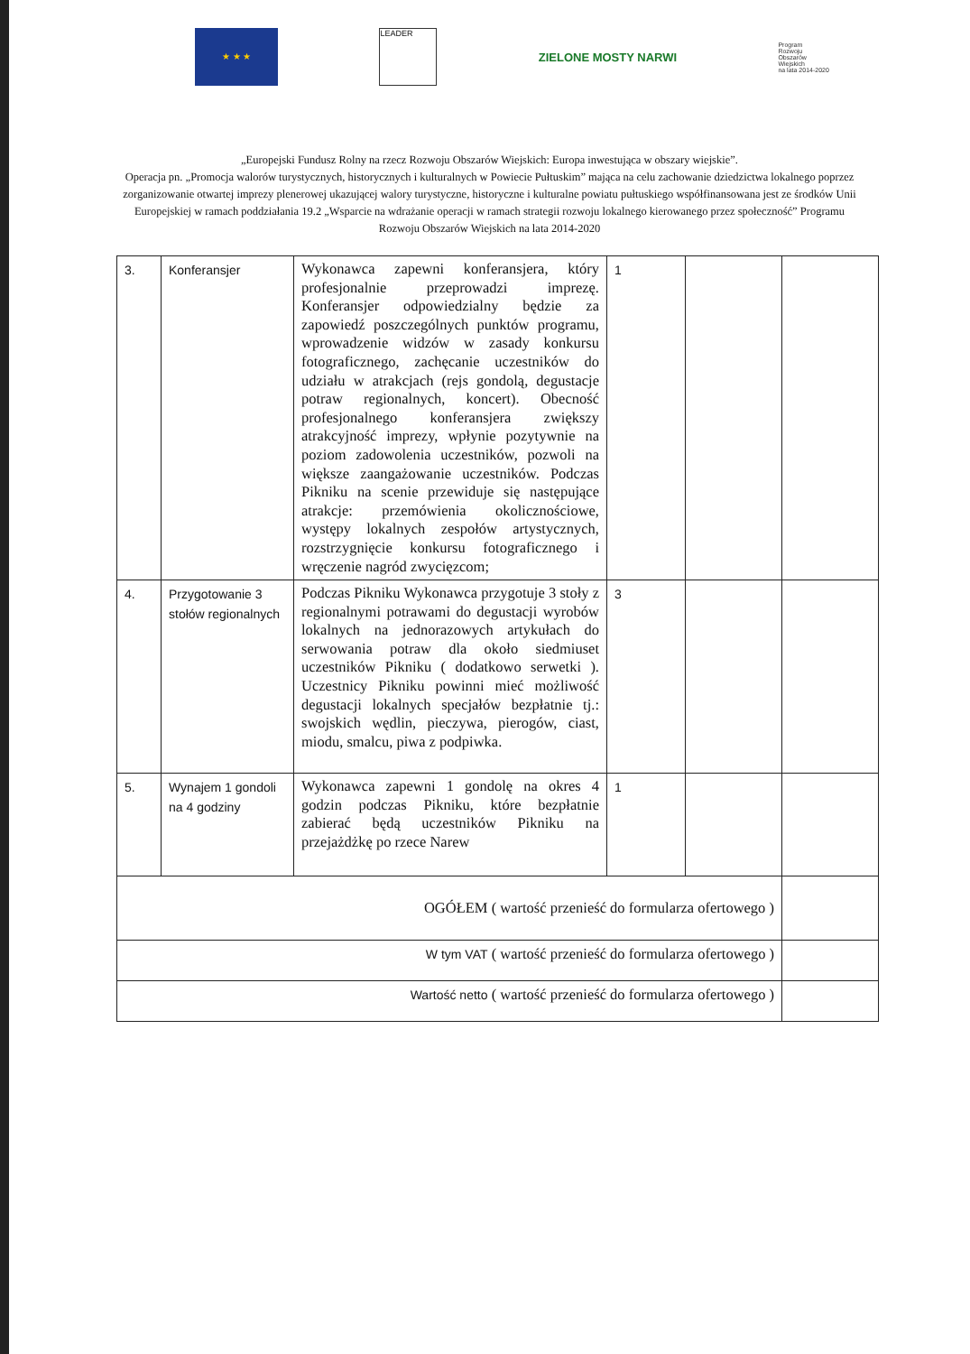★ ★ ★
LEADER
ZIELONE MOSTY NARWI
Program
Rozwoju
Obszarów
Wiejskich
na lata 2014-2020
„Europejski Fundusz Rolny na rzecz Rozwoju Obszarów Wiejskich: Europa inwestująca w obszary wiejskie”.
Operacja pn. „Promocja walorów turystycznych, historycznych i kulturalnych w Powiecie Pułtuskim” mająca na celu zachowanie dziedzictwa lokalnego poprzez zorganizowanie otwartej imprezy plenerowej ukazującej walory turystyczne, historyczne i kulturalne powiatu pułtuskiego współfinansowana jest ze środków Unii Europejskiej w ramach poddziałania 19.2 „Wsparcie na wdrażanie operacji w ramach strategii rozwoju lokalnego kierowanego przez społeczność” Programu Rozwoju Obszarów Wiejskich na lata 2014-2020
| 3. | Konferansjer | Wykonawca zapewni konferansjera, który profesjonalnie przeprowadzi imprezę. Konferansjer odpowiedzialny będzie za zapowiedź poszczególnych punktów programu, wprowadzenie widzów w zasady konkursu fotograficznego, zachęcanie uczestników do udziału w atrakcjach (rejs gondolą, degustacje potraw regionalnych, koncert). Obecność profesjonalnego konferansjera zwiększy atrakcyjność imprezy, wpłynie pozytywnie na poziom zadowolenia uczestników, pozwoli na większe zaangażowanie uczestników. Podczas Pikniku na scenie przewiduje się następujące atrakcje: przemówienia okolicznościowe, występy lokalnych zespołów artystycznych, rozstrzygnięcie konkursu fotograficznego i wręczenie nagród zwycięzcom; | 1 | | |
| 4. | Przygotowanie 3 stołów regionalnych | Podczas Pikniku Wykonawca przygotuje 3 stoły z regionalnymi potrawami do degustacji wyrobów lokalnych na jednorazowych artykułach do serwowania potraw dla około siedmiuset uczestników Pikniku ( dodatkowo serwetki ). Uczestnicy Pikniku powinni mieć możliwość degustacji lokalnych specjałów bezpłatnie tj.: swojskich wędlin, pieczywa, pierogów, ciast, miodu, smalcu, piwa z podpiwka. | 3 | | |
| 5. | Wynajem 1 gondoli na 4 godziny | Wykonawca zapewni 1 gondolę na okres 4 godzin podczas Pikniku, które bezpłatnie zabierać będą uczestników Pikniku na przejażdżkę po rzece Narew | 1 | | |
| OGÓŁEM ( wartość przenieść do formularza ofertowego ) | | | | | |
| W tym VAT ( wartość przenieść do formularza ofertowego ) | | | | | |
| Wartość netto ( wartość przenieść do formularza ofertowego ) | | | | | |